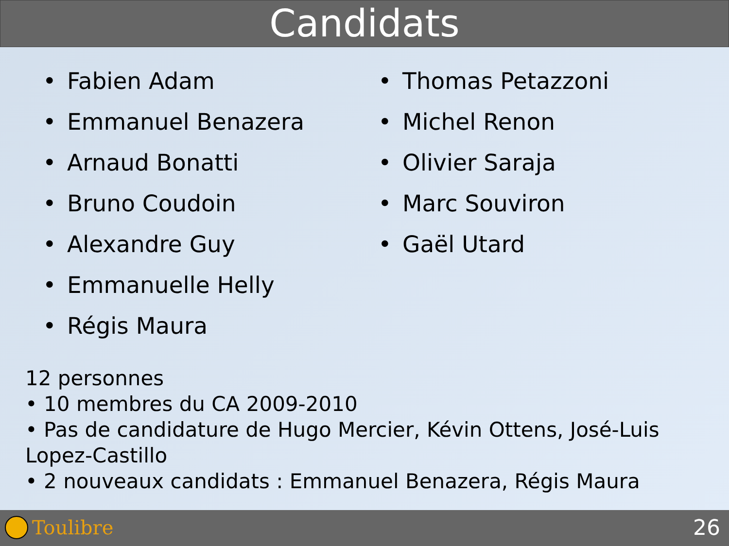Candidats
• Fabien Adam
• Emmanuel Benazera
• Arnaud Bonatti
• Bruno Coudoin
• Alexandre Guy
• Emmanuelle Helly
• Régis Maura
• Thomas Petazzoni
• Michel Renon
• Olivier Saraja
• Marc Souviron
• Gaël Utard
12 personnes
• 10 membres du CA 2009-2010
• Pas de candidature de Hugo Mercier, Kévin Ottens, José-Luis Lopez-Castillo
• 2 nouveaux candidats : Emmanuel Benazera, Régis Maura
Toulibre 26